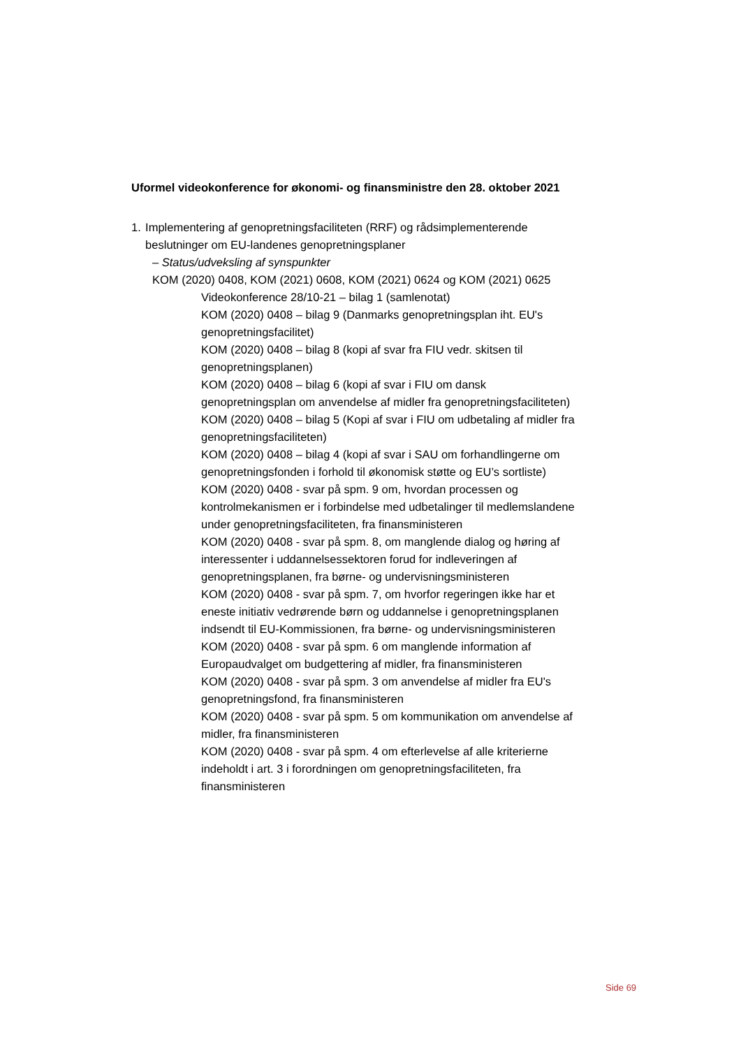Uformel videokonference for økonomi- og finansministre den 28. oktober 2021
1. Implementering af genopretningsfaciliteten (RRF) og rådsimplementerende beslutninger om EU-landenes genopretningsplaner
– Status/udveksling af synspunkter
KOM (2020) 0408, KOM (2021) 0608, KOM (2021) 0624 og KOM (2021) 0625
Videokonference 28/10-21 – bilag 1 (samlenotat)
KOM (2020) 0408 – bilag 9 (Danmarks genopretningsplan iht. EU's genopretningsfacilitet)
KOM (2020) 0408 – bilag 8 (kopi af svar fra FIU vedr. skitsen til genopretningsplanen)
KOM (2020) 0408 – bilag 6 (kopi af svar i FIU om dansk genopretningsplan om anvendelse af midler fra genopretningsfaciliteten)
KOM (2020) 0408 – bilag 5 (Kopi af svar i FIU om udbetaling af midler fra genopretningsfaciliteten)
KOM (2020) 0408 – bilag 4 (kopi af svar i SAU om forhandlingerne om genopretningsfonden i forhold til økonomisk støtte og EU’s sortliste)
KOM (2020) 0408 - svar på spm. 9 om, hvordan processen og kontrolmekanismen er i forbindelse med udbetalinger til medlemslandene under genopretningsfaciliteten, fra finansministeren
KOM (2020) 0408 - svar på spm. 8, om manglende dialog og høring af interessenter i uddannelsessektoren forud for indleveringen af genopretningsplanen, fra børne- og undervisningsministeren
KOM (2020) 0408 - svar på spm. 7, om hvorfor regeringen ikke har et eneste initiativ vedrørende børn og uddannelse i genopretningsplanen indsendt til EU-Kommissionen, fra børne- og undervisningsministeren
KOM (2020) 0408 - svar på spm. 6 om manglende information af Europaudvalget om budgettering af midler, fra finansministeren
KOM (2020) 0408 - svar på spm. 3 om anvendelse af midler fra EU's genopretningsfond, fra finansministeren
KOM (2020) 0408 - svar på spm. 5 om kommunikation om anvendelse af midler, fra finansministeren
KOM (2020) 0408 - svar på spm. 4 om efterlevelse af alle kriterierne indeholdt i art. 3 i forordningen om genopretningsfaciliteten, fra finansministeren
Side 69